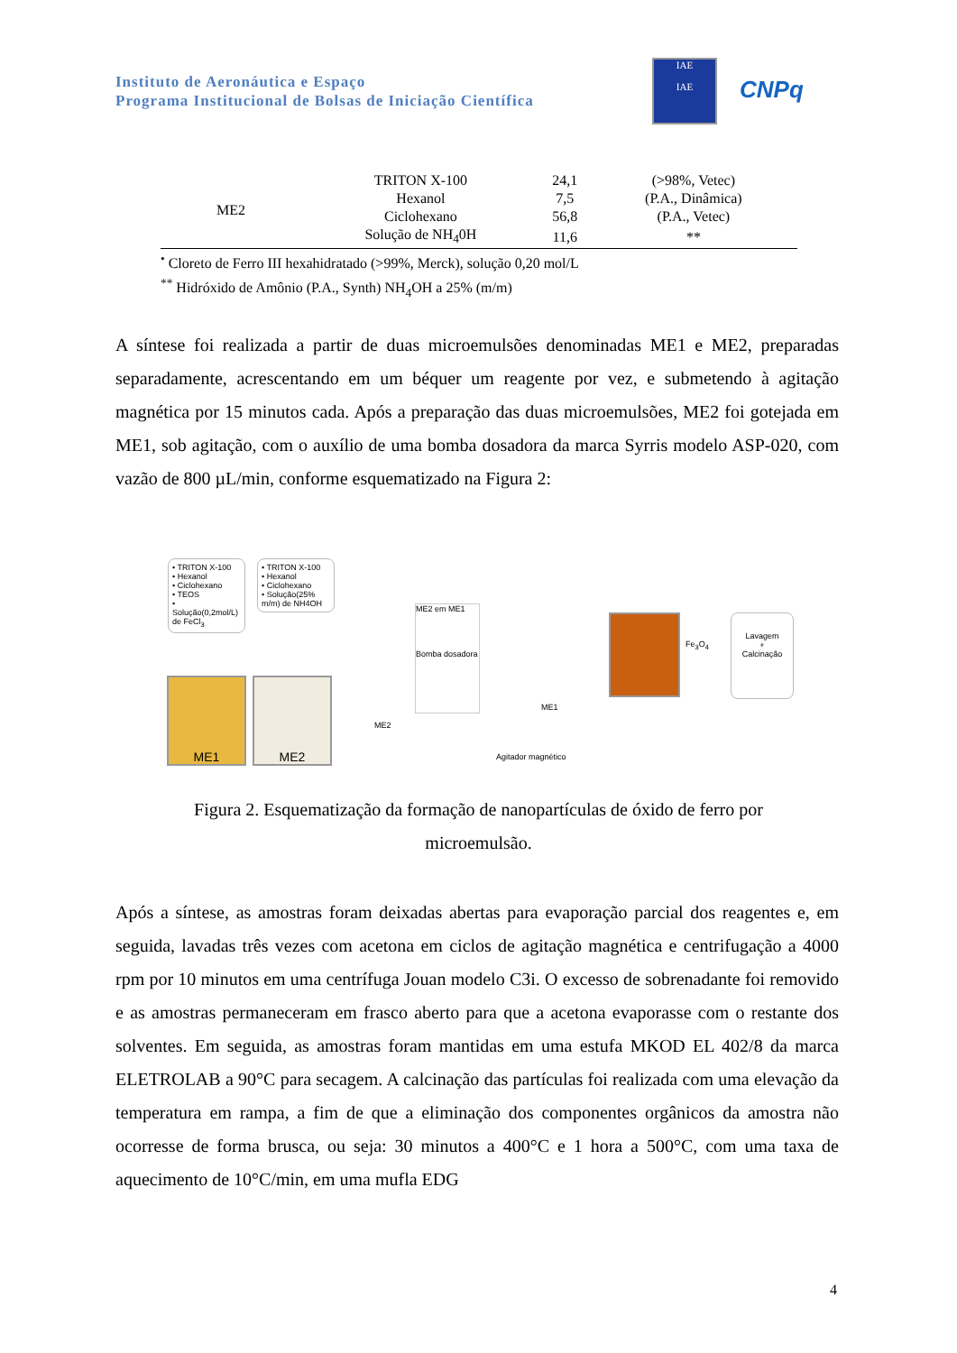Instituto de Aeronáutica e Espaço
Programa Institucional de Bolsas de Iniciação Científica
IAE
IAE
CNPq
| ME2 | TRITON X-100 | 24,1 | (>98%, Vetec) |
| | Hexanol | 7,5 | (P.A., Dinâmica) |
| | Ciclohexano | 56,8 | (P.A., Vetec) |
| | Solução de NH<sub>4</sub>0H | 11,6 | ** |
<sup>•</sup> Cloreto de Ferro III hexahidratado (>99%, Merck), solução 0,20 mol/L
<sup>**</sup> Hidróxido de Amônio (P.A., Synth) NH<sub>4</sub>OH a 25% (m/m)
A síntese foi realizada a partir de duas microemulsões denominadas ME1 e ME2, preparadas separadamente, acrescentando em um béquer um reagente por vez, e submetendo à agitação magnética por 15 minutos cada. Após a preparação das duas microemulsões, ME2 foi gotejada em ME1, sob agitação, com o auxílio de uma bomba dosadora da marca Syrris modelo ASP-020, com vazão de 800 µL/min, conforme esquematizado na Figura 2:
• TRITON X-100
• Hexanol
• Ciclohexano
• TEOS
• Solução(0,2mol/L) de FeCl<sub>3</sub>
• TRITON X-100
• Hexanol
• Ciclohexano
• Solução(25% m/m) de NH4OH
ME1 ME2
ME2 em ME1
Bomba dosadora
ME2
ME1
Agitador magnético
Fe<sub>3</sub>O<sub>4</sub>
Lavagem
+
Calcinação
Figura 2. Esquematização da formação de nanopartículas de óxido de ferro por
microemulsão.
Após a síntese, as amostras foram deixadas abertas para evaporação parcial dos reagentes e, em seguida, lavadas três vezes com acetona em ciclos de agitação magnética e centrifugação a 4000 rpm por 10 minutos em uma centrífuga Jouan modelo C3i. O excesso de sobrenadante foi removido e as amostras permaneceram em frasco aberto para que a acetona evaporasse com o restante dos solventes. Em seguida, as amostras foram mantidas em uma estufa MKOD EL 402/8 da marca ELETROLAB a 90°C para secagem. A calcinação das partículas foi realizada com uma elevação da temperatura em rampa, a fim de que a eliminação dos componentes orgânicos da amostra não ocorresse de forma brusca, ou seja: 30 minutos a 400°C e 1 hora a 500°C, com uma taxa de aquecimento de 10°C/min, em uma mufla EDG
4